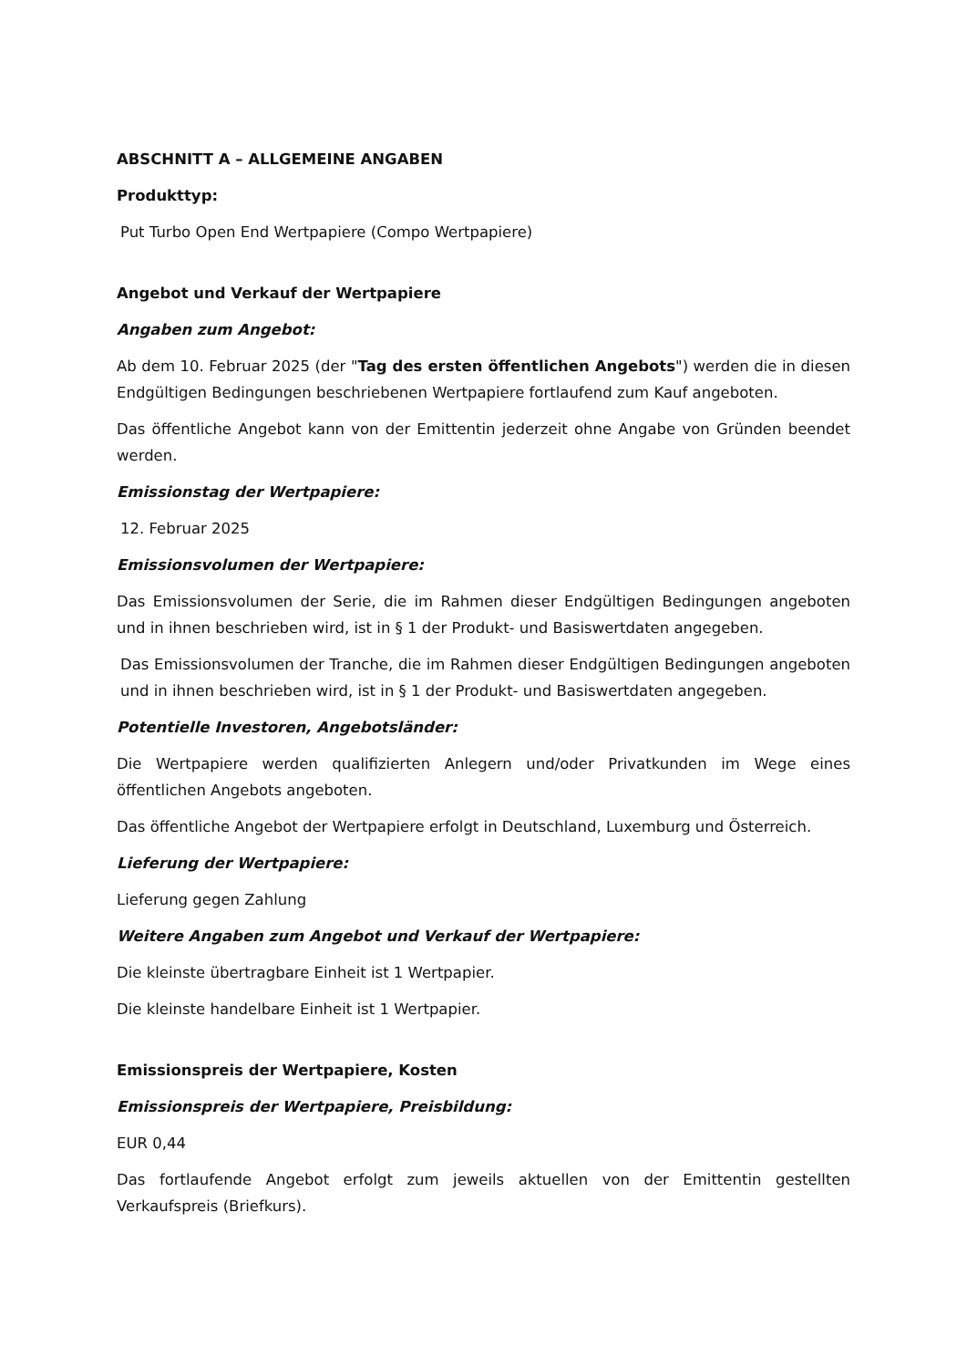ABSCHNITT A – ALLGEMEINE ANGABEN
Produkttyp:
Put Turbo Open End Wertpapiere (Compo Wertpapiere)
Angebot und Verkauf der Wertpapiere
Angaben zum Angebot:
Ab dem 10. Februar 2025 (der "Tag des ersten öffentlichen Angebots") werden die in diesen Endgültigen Bedingungen beschriebenen Wertpapiere fortlaufend zum Kauf angeboten.
Das öffentliche Angebot kann von der Emittentin jederzeit ohne Angabe von Gründen beendet werden.
Emissionstag der Wertpapiere:
12. Februar 2025
Emissionsvolumen der Wertpapiere:
Das Emissionsvolumen der Serie, die im Rahmen dieser Endgültigen Bedingungen angeboten und in ihnen beschrieben wird, ist in § 1 der Produkt- und Basiswertdaten angegeben.
Das Emissionsvolumen der Tranche, die im Rahmen dieser Endgültigen Bedingungen angeboten und in ihnen beschrieben wird, ist in § 1 der Produkt- und Basiswertdaten angegeben.
Potentielle Investoren, Angebotsländer:
Die Wertpapiere werden qualifizierten Anlegern und/oder Privatkunden im Wege eines öffentlichen Angebots angeboten.
Das öffentliche Angebot der Wertpapiere erfolgt in Deutschland, Luxemburg und Österreich.
Lieferung der Wertpapiere:
Lieferung gegen Zahlung
Weitere Angaben zum Angebot und Verkauf der Wertpapiere:
Die kleinste übertragbare Einheit ist 1 Wertpapier.
Die kleinste handelbare Einheit ist 1 Wertpapier.
Emissionspreis der Wertpapiere, Kosten
Emissionspreis der Wertpapiere, Preisbildung:
EUR 0,44
Das fortlaufende Angebot erfolgt zum jeweils aktuellen von der Emittentin gestellten Verkaufspreis (Briefkurs).